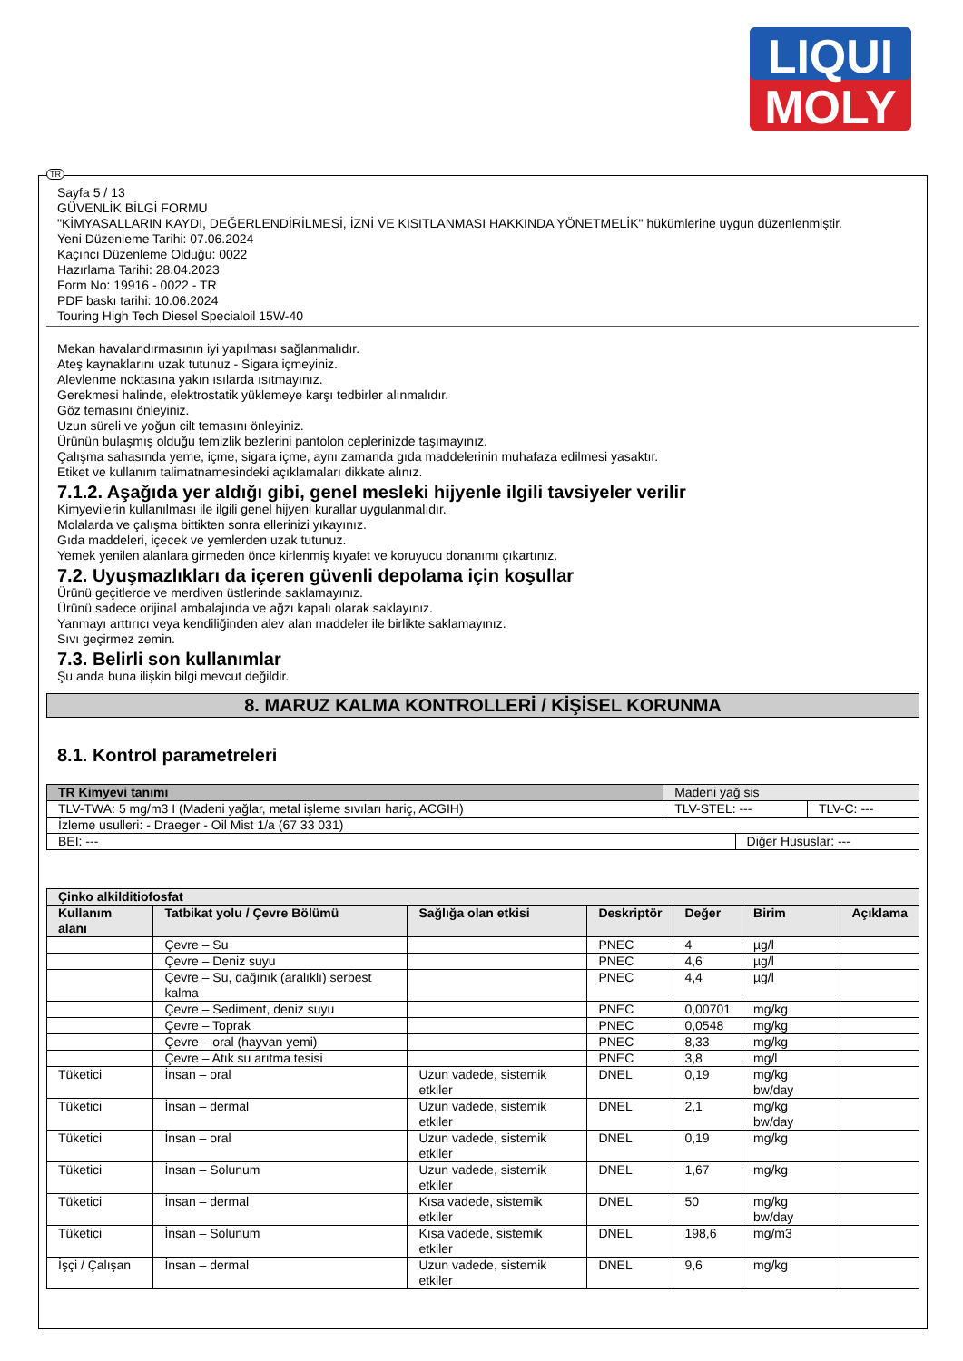LIQUI
MOLY
TR
Sayfa 5 / 13
GÜVENLİK BİLGİ FORMU
"KİMYASALLARIN KAYDI, DEĞERLENDİRİLMESİ, İZNİ VE KISITLANMASI HAKKINDA YÖNETMELİK" hükümlerine uygun düzenlenmiştir.
Yeni Düzenleme Tarihi: 07.06.2024
Kaçıncı Düzenleme Olduğu: 0022
Hazırlama Tarihi: 28.04.2023
Form No: 19916 - 0022 - TR
PDF baskı tarihi: 10.06.2024
Touring High Tech Diesel Specialoil 15W-40
Mekan havalandırmasının iyi yapılması sağlanmalıdır.
Ateş kaynaklarını uzak tutunuz - Sigara içmeyiniz.
Alevlenme noktasına yakın ısılarda ısıtmayınız.
Gerekmesi halinde, elektrostatik yüklemeye karşı tedbirler alınmalıdır.
Göz temasını önleyiniz.
Uzun süreli ve yoğun cilt temasını önleyiniz.
Ürünün bulaşmış olduğu temizlik bezlerini pantolon ceplerinizde taşımayınız.
Çalışma sahasında yeme, içme, sigara içme, aynı zamanda gıda maddelerinin muhafaza edilmesi yasaktır.
Etiket ve kullanım talimatnamesindeki açıklamaları dikkate alınız.
7.1.2. Aşağıda yer aldığı gibi, genel mesleki hijyenle ilgili tavsiyeler verilir
Kimyevilerin kullanılması ile ilgili genel hijyeni kurallar uygulanmalıdır.
Molalarda ve çalışma bittikten sonra ellerinizi yıkayınız.
Gıda maddeleri, içecek ve yemlerden uzak tutunuz.
Yemek yenilen alanlara girmeden önce kirlenmiş kıyafet ve koruyucu donanımı çıkartınız.
7.2. Uyuşmazlıkları da içeren güvenli depolama için koşullar
Ürünü geçitlerde ve merdiven üstlerinde saklamayınız.
Ürünü sadece orijinal ambalajında ve ağzı kapalı olarak saklayınız.
Yanmayı arttırıcı veya kendiliğinden alev alan maddeler ile birlikte saklamayınız.
Sıvı geçirmez zemin.
7.3. Belirli son kullanımlar
Şu anda buna ilişkin bilgi mevcut değildir.
8. MARUZ KALMA KONTROLLERİ / KİŞİSEL KORUNMA
8.1. Kontrol parametreleri
| TR Kimyevi tanımı | Madeni yağ sis | | |
| TLV-TWA: 5 mg/m3 I (Madeni yağlar, metal işleme sıvıları hariç, ACGIH) | TLV-STEL: --- | | TLV-C: --- |
| İzleme usulleri: - Draeger - Oil Mist 1/a (67 33 031) | | | |
| BEI: --- | | Diğer Hususlar: --- | |
| Çinko alkilditiofosfat | | | | | | |
| --- | --- | --- | --- | --- | --- | --- |
| Kullanım alanı | Tatbikat yolu / Çevre Bölümü | Sağlığa olan etkisi | Deskriptör | Değer | Birim | Açıklama |
| | Çevre – Su | | PNEC | 4 | µg/l | |
| | Çevre – Deniz suyu | | PNEC | 4,6 | µg/l | |
| | Çevre – Su, dağınık (aralıklı) serbest kalma | | PNEC | 4,4 | µg/l | |
| | Çevre – Sediment, deniz suyu | | PNEC | 0,00701 | mg/kg | |
| | Çevre – Toprak | | PNEC | 0,0548 | mg/kg | |
| | Çevre – oral (hayvan yemi) | | PNEC | 8,33 | mg/kg | |
| | Çevre – Atık su arıtma tesisi | | PNEC | 3,8 | mg/l | |
| Tüketici | İnsan – oral | Uzun vadede, sistemik etkiler | DNEL | 0,19 | mg/kg bw/day | |
| Tüketici | İnsan – dermal | Uzun vadede, sistemik etkiler | DNEL | 2,1 | mg/kg bw/day | |
| Tüketici | İnsan – oral | Uzun vadede, sistemik etkiler | DNEL | 0,19 | mg/kg | |
| Tüketici | İnsan – Solunum | Uzun vadede, sistemik etkiler | DNEL | 1,67 | mg/kg | |
| Tüketici | İnsan – dermal | Kısa vadede, sistemik etkiler | DNEL | 50 | mg/kg bw/day | |
| Tüketici | İnsan – Solunum | Kısa vadede, sistemik etkiler | DNEL | 198,6 | mg/m3 | |
| İşçi / Çalışan | İnsan – dermal | Uzun vadede, sistemik etkiler | DNEL | 9,6 | mg/kg | |